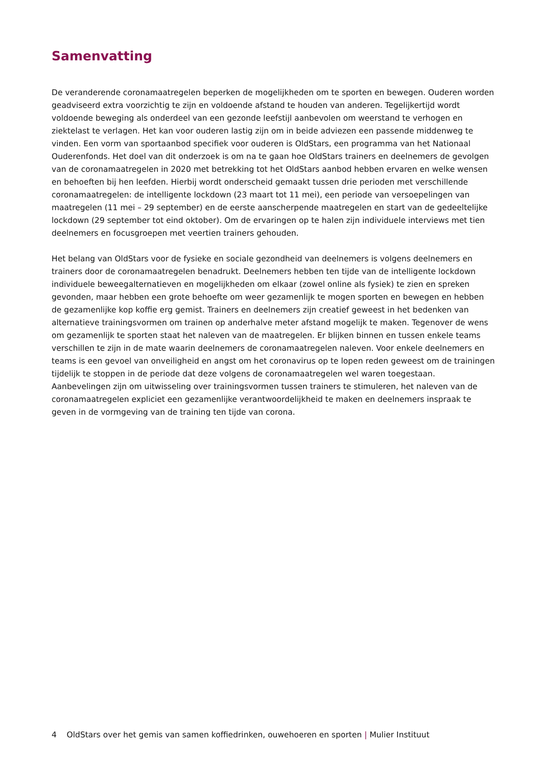Samenvatting
De veranderende coronamaatregelen beperken de mogelijkheden om te sporten en bewegen. Ouderen worden geadviseerd extra voorzichtig te zijn en voldoende afstand te houden van anderen. Tegelijkertijd wordt voldoende beweging als onderdeel van een gezonde leefstijl aanbevolen om weerstand te verhogen en ziektelast te verlagen. Het kan voor ouderen lastig zijn om in beide adviezen een passende middenweg te vinden. Een vorm van sportaanbod specifiek voor ouderen is OldStars, een programma van het Nationaal Ouderenfonds. Het doel van dit onderzoek is om na te gaan hoe OldStars trainers en deelnemers de gevolgen van de coronamaatregelen in 2020 met betrekking tot het OldStars aanbod hebben ervaren en welke wensen en behoeften bij hen leefden. Hierbij wordt onderscheid gemaakt tussen drie perioden met verschillende coronamaatregelen: de intelligente lockdown (23 maart tot 11 mei), een periode van versoepelingen van maatregelen (11 mei – 29 september) en de eerste aanscherpende maatregelen en start van de gedeeltelijke lockdown (29 september tot eind oktober). Om de ervaringen op te halen zijn individuele interviews met tien deelnemers en focusgroepen met veertien trainers gehouden.
Het belang van OldStars voor de fysieke en sociale gezondheid van deelnemers is volgens deelnemers en trainers door de coronamaatregelen benadrukt. Deelnemers hebben ten tijde van de intelligente lockdown individuele beweegalternatieven en mogelijkheden om elkaar (zowel online als fysiek) te zien en spreken gevonden, maar hebben een grote behoefte om weer gezamenlijk te mogen sporten en bewegen en hebben de gezamenlijke kop koffie erg gemist. Trainers en deelnemers zijn creatief geweest in het bedenken van alternatieve trainingsvormen om trainen op anderhalve meter afstand mogelijk te maken. Tegenover de wens om gezamenlijk te sporten staat het naleven van de maatregelen. Er blijken binnen en tussen enkele teams verschillen te zijn in de mate waarin deelnemers de coronamaatregelen naleven. Voor enkele deelnemers en teams is een gevoel van onveiligheid en angst om het coronavirus op te lopen reden geweest om de trainingen tijdelijk te stoppen in de periode dat deze volgens de coronamaatregelen wel waren toegestaan. Aanbevelingen zijn om uitwisseling over trainingsvormen tussen trainers te stimuleren, het naleven van de coronamaatregelen expliciet een gezamenlijke verantwoordelijkheid te maken en deelnemers inspraak te geven in de vormgeving van de training ten tijde van corona.
4 OldStars over het gemis van samen koffiedrinken, ouwehoeren en sporten | Mulier Instituut